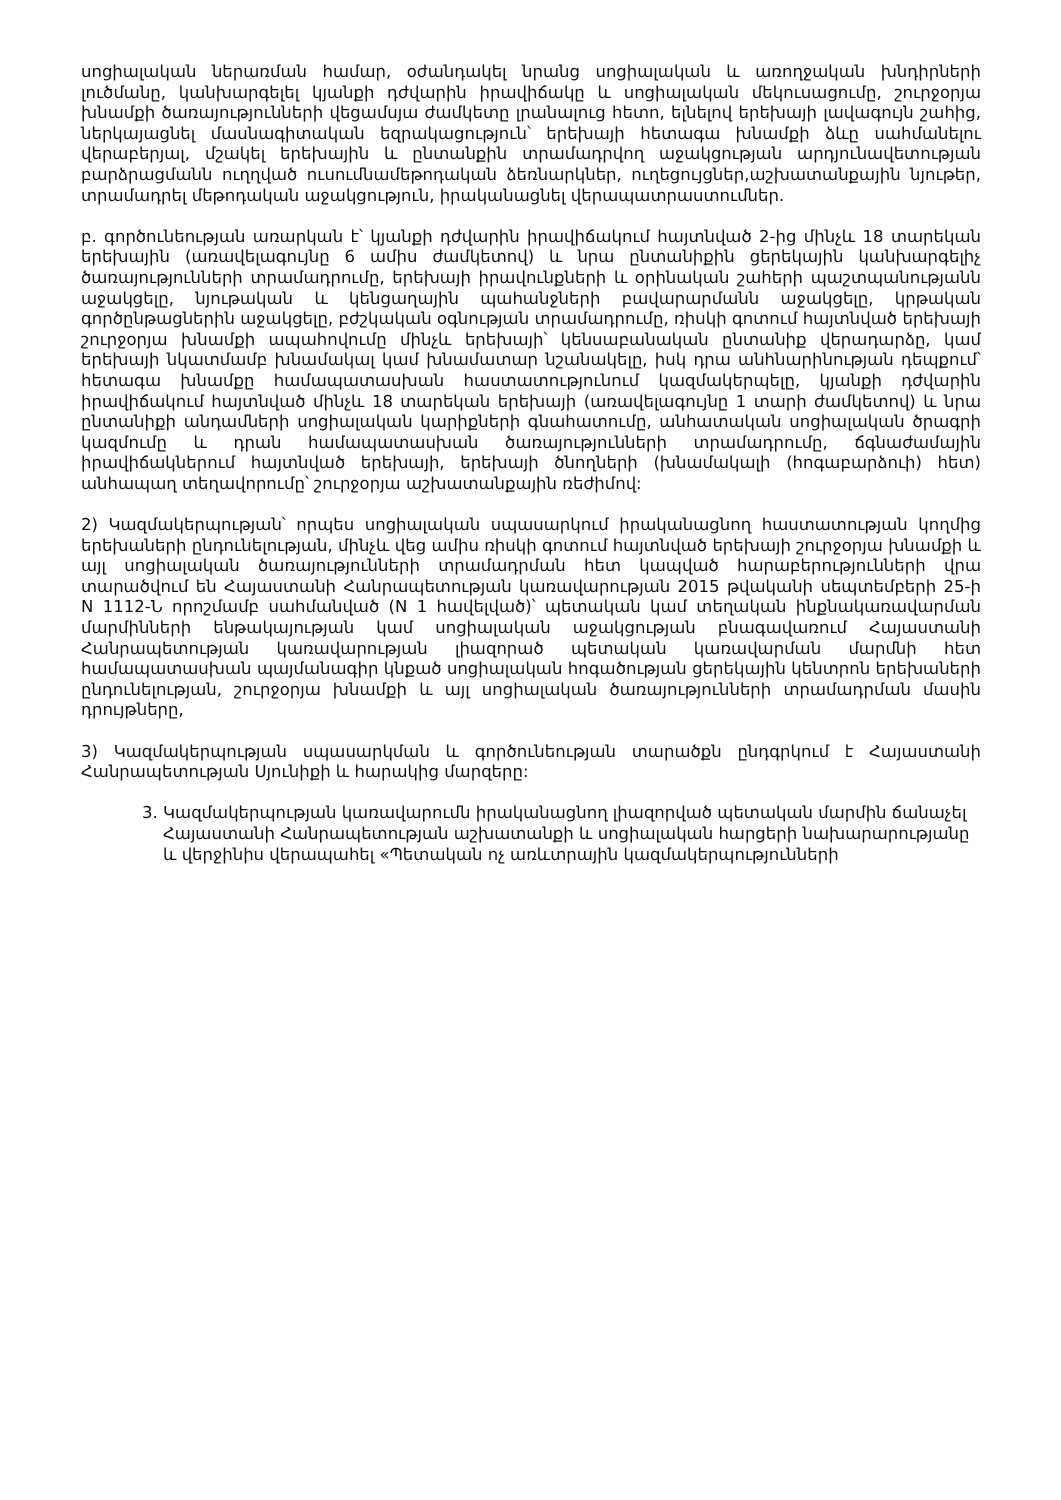սոցիալական ներառման համար, օժանդակել նրանց սոցիալական և առողջական խնդիրների լուծմանը, կանխարգելել կյանքի դժվարին իրավիճակը և սոցիալական մեկուսացումը, շուրջօրյա խնամքի ծառայությունների վեցամսյա ժամկետը լրանալուց հետո, ելնելով երեխայի լավագույն շահից, ներկայացնել մասնագիտական եզրակացություն՝ երեխայի հետագա խնամքի ձևը սահմանելու վերաբերյալ, մշակել երեխային և ընտանքին տրամադրվող աջակցության արդյունավետության բարձրացմանն ուղղված ուսումնամեթոդական ձեռնարկներ, ուղեցույցներ,աշխատանքային նյութեր, տրամադրել մեթոդական աջակցություն, իրականացնել վերապատրաստումներ.
բ. գործունեության առարկան է՝ կյանքի դժվարին իրավիճակում հայտնված 2-ից մինչև 18 տարեկան երեխային (առավելագույնը 6 ամիս ժամկետով) և նրա ընտանիքին ցերեկային կանխարգելիչ ծառայությունների տրամադրումը, երեխայի իրավունքների և օրինական շահերի պաշտպանությանն աջակցելը, նյութական և կենցաղային պահանջների բավարարմանն աջակցելը, կրթական գործընթացներին աջակցելը, բժշկական օգնության տրամադրումը, ռիսկի գոտում հայտնված երեխայի շուրջօրյա խնամքի ապահովումը մինչև երեխայի՝ կենսաբանական ընտանիք վերադարձը, կամ երեխայի նկատմամբ խնամակալ կամ խնամատար նշանակելը, իսկ դրա անհնարինության դեպքում՝ հետագա խնամքը համապատասխան հաստատությունում կազմակերպելը, կյանքի դժվարին իրավիճակում հայտնված մինչև 18 տարեկան երեխայի (առավելագույնը 1 տարի ժամկետով) և նրա ընտանիքի անդամների սոցիալական կարիքների գնահատումը, անհատական սոցիալական ծրագրի կազմումը և դրան համապատասխան ծառայությունների տրամադրումը, ճգնաժամային իրավիճակներում հայտնված երեխայի, երեխայի ծնողների (խնամակալի (հոգաբարձուի) հետ) անհապաղ տեղավորումը՝ շուրջօրյա աշխատանքային ռեժիմով:
2) Կազմակերպության՝ որպես սոցիալական սպասարկում իրականացնող հաստատության կողմից երեխաների ընդունելության, մինչև վեց ամիս ռիսկի գոտում հայտնված երեխայի շուրջօրյա խնամքի և այլ սոցիալական ծառայությունների տրամադրման հետ կապված հարաբերությունների վրա տարածվում են Հայաստանի Հանրապետության կառավարության 2015 թվականի սեպտեմբերի 25-ի N 1112-Ն որոշմամբ սահմանված (N 1 հավելված)՝ պետական կամ տեղական ինքնակառավարման մարմինների ենթակայության կամ սոցիալական աջակցության բնագավառում Հայաստանի Հանրապետության կառավարության լիազորած պետական կառավարման մարմնի հետ համապատասխան պայմանագիր կնքած սոցիալական հոգածության ցերեկային կենտրոն երեխաների ընդունելության, շուրջօրյա խնամքի և այլ սոցիալական ծառայությունների տրամադրման մասին դրույթները,
3) Կազմակերպության սպասարկման և գործունեության տարածքն ընդգրկում է Հայաստանի Հանրապետության Սյունիքի և հարակից մարզերը:
3. Կազմակերպության կառավարումն իրականացնող լիազորված պետական մարմին ճանաչել Հայաստանի Հանրապետության աշխատանքի և սոցիալական հարցերի նախարարությանը և վերջինիս վերապահել «Պետական ոչ առևտրային կազմակերպությունների